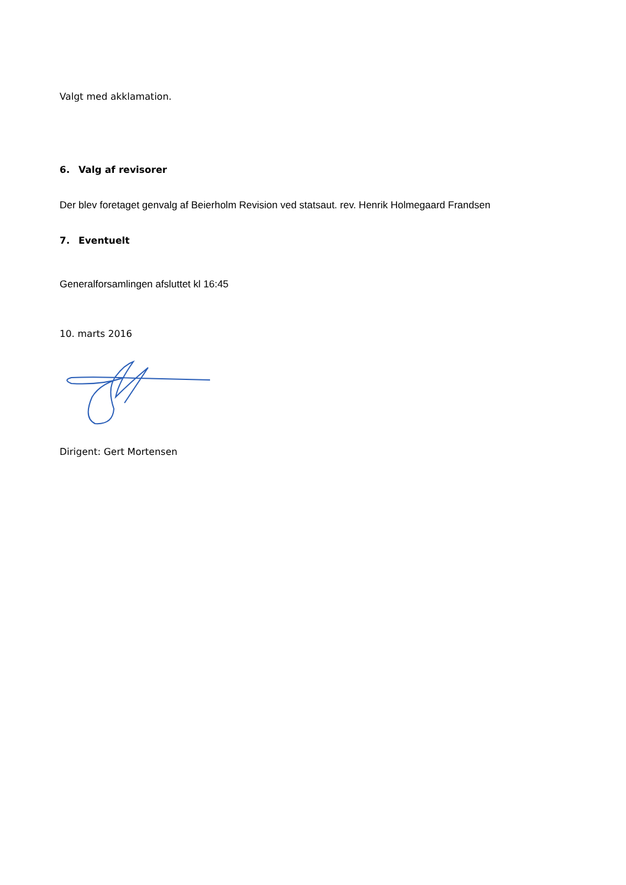Valgt med akklamation.
6. Valg af revisorer
Der blev foretaget genvalg af Beierholm Revision ved statsaut. rev. Henrik Holmegaard Frandsen
7. Eventuelt
Generalforsamlingen afsluttet kl 16:45
10. marts 2016
Dirigent: Gert Mortensen